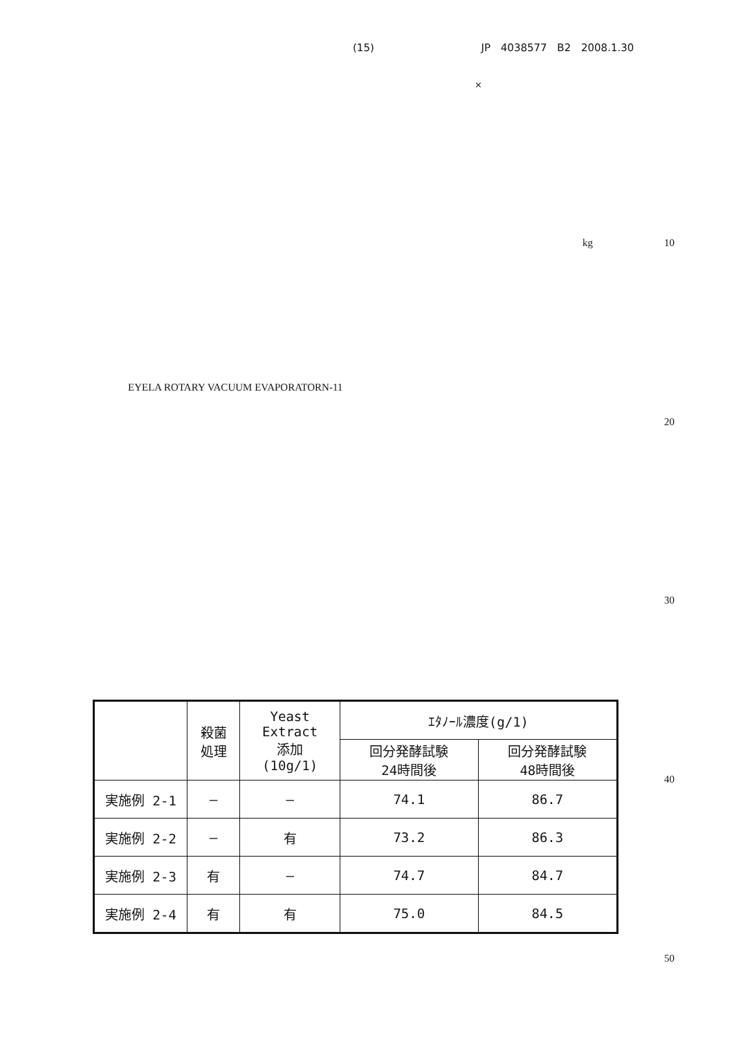(15) JP 4038577 B2 2008.1.30
×
kg 10
EYELA ROTARY VACUUM EVAPORATORN-11
20
30
40
50
| | 殺菌 処理 | Yeast Extract 添加 (10g/1) | ｴﾀﾉｰﾙ濃度(g/1) | |
| --- | --- | --- | --- | --- |
| | | | 回分発酵試験 24時間後 | 回分発酵試験 48時間後 |
| 実施例 2-1 | — | — | 74.1 | 86.7 |
| 実施例 2-2 | — | 有 | 73.2 | 86.3 |
| 実施例 2-3 | 有 | — | 74.7 | 84.7 |
| 実施例 2-4 | 有 | 有 | 75.0 | 84.5 |